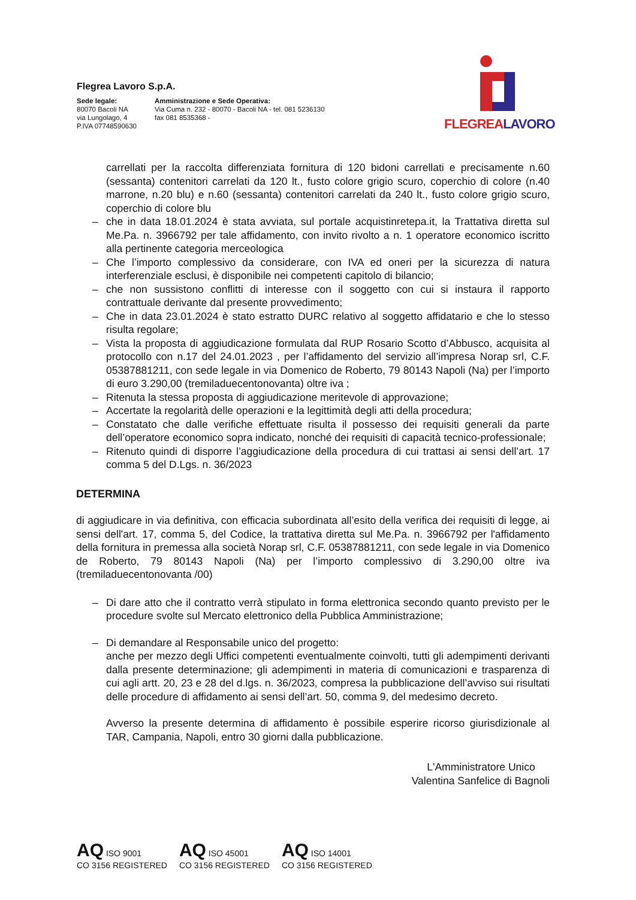Flegrea Lavoro S.p.A.
Sede legale:
80070 Bacoli NA
via Lungolago, 4
P.IVA 07748590630
Amministrazione e Sede Operativa:
Via Cuma n. 232 - 80070 - Bacoli NA - tel. 081 5236130
fax 081 8535368 -
FLEGREALAVORO
carrellati per la raccolta differenziata fornitura di 120 bidoni carrellati e precisamente n.60 (sessanta) contenitori carrelati da 120 lt., fusto colore grigio scuro, coperchio di colore (n.40 marrone, n.20 blu) e n.60 (sessanta) contenitori carrelati da 240 lt., fusto colore grigio scuro, coperchio di colore blu
– che in data 18.01.2024 è stata avviata, sul portale acquistinretepa.it, la Trattativa diretta sul Me.Pa. n. 3966792 per tale affidamento, con invito rivolto a n. 1 operatore economico iscritto alla pertinente categoria merceologica
– Che l’importo complessivo da considerare, con IVA ed oneri per la sicurezza di natura interferenziale esclusi, è disponibile nei competenti capitolo di bilancio;
– che non sussistono conflitti di interesse con il soggetto con cui si instaura il rapporto contrattuale derivante dal presente provvedimento;
– Che in data 23.01.2024 è stato estratto DURC relativo al soggetto affidatario e che lo stesso risulta regolare;
– Vista la proposta di aggiudicazione formulata dal RUP Rosario Scotto d’Abbusco, acquisita al protocollo con n.17 del 24.01.2023 , per l’affidamento del servizio all’impresa Norap srl, C.F. 05387881211, con sede legale in via Domenico de Roberto, 79 80143 Napoli (Na) per l’importo di euro 3.290,00 (tremiladuecentonovanta) oltre iva ;
– Ritenuta la stessa proposta di aggiudicazione meritevole di approvazione;
– Accertate la regolarità delle operazioni e la legittimità degli atti della procedura;
– Constatato che dalle verifiche effettuate risulta il possesso dei requisiti generali da parte dell’operatore economico sopra indicato, nonché dei requisiti di capacità tecnico-professionale;
– Ritenuto quindi di disporre l’aggiudicazione della procedura di cui trattasi ai sensi dell’art. 17 comma 5 del D.Lgs. n. 36/2023
DETERMINA
di aggiudicare in via definitiva, con efficacia subordinata all’esito della verifica dei requisiti di legge, ai sensi dell'art. 17, comma 5, del Codice, la trattativa diretta sul Me.Pa. n. 3966792 per l'affidamento della fornitura in premessa alla società Norap srl, C.F. 05387881211, con sede legale in via Domenico de Roberto, 79 80143 Napoli (Na) per l’importo complessivo di 3.290,00 oltre iva (tremiladuecentonovanta /00)
– Di dare atto che il contratto verrà stipulato in forma elettronica secondo quanto previsto per le procedure svolte sul Mercato elettronico della Pubblica Amministrazione;
– Di demandare al Responsabile unico del progetto:
anche per mezzo degli Uffici competenti eventualmente coinvolti, tutti gli adempimenti derivanti dalla presente determinazione; gli adempimenti in materia di comunicazioni e trasparenza di cui agli artt. 20, 23 e 28 del d.lgs. n. 36/2023, compresa la pubblicazione dell’avviso sui risultati delle procedure di affidamento ai sensi dell’art. 50, comma 9, del medesimo decreto.
Avverso la presente determina di affidamento è possibile esperire ricorso giurisdizionale al TAR, Campania, Napoli, entro 30 giorni dalla pubblicazione.
L'Amministratore Unico
Valentina Sanfelice di Bagnoli
AQ ISO 9001
CO 3156 REGISTERED
AQ ISO 45001
CO 3156 REGISTERED
AQ ISO 14001
CO 3156 REGISTERED